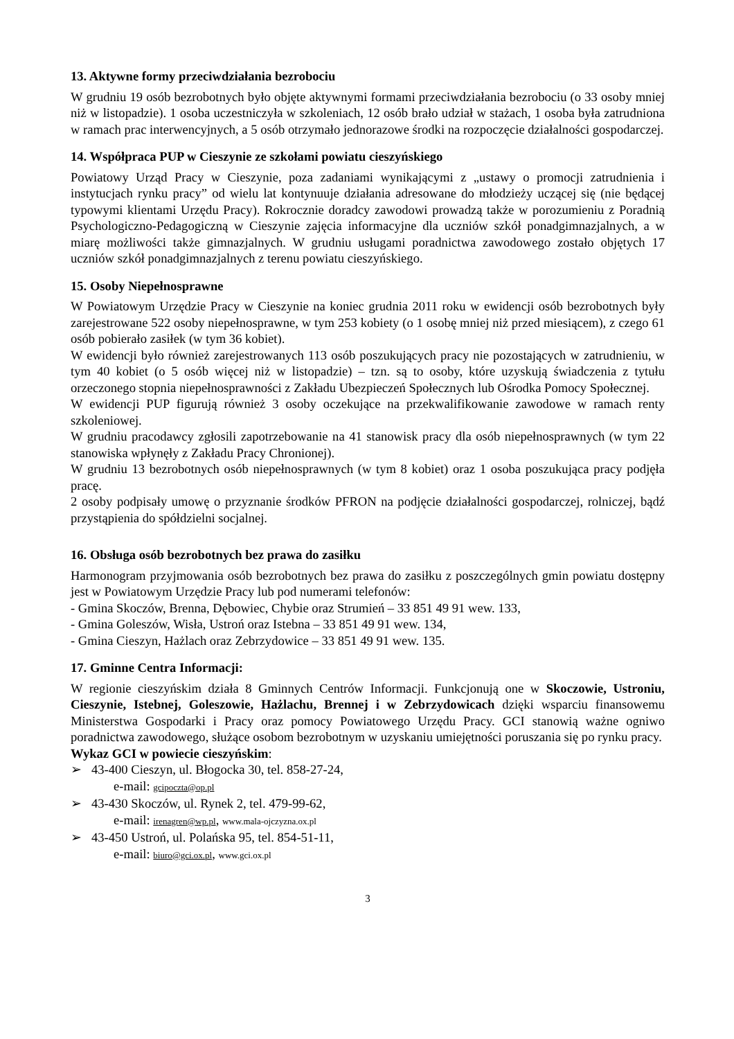13. Aktywne formy przeciwdziałania bezrobociu
W grudniu 19 osób bezrobotnych było objęte aktywnymi formami przeciwdziałania bezrobociu (o 33 osoby mniej niż w listopadzie). 1 osoba uczestniczyła w szkoleniach, 12 osób brało udział w stażach, 1 osoba była zatrudniona w ramach prac interwencyjnych, a 5 osób otrzymało jednorazowe środki na rozpoczęcie działalności gospodarczej.
14. Współpraca PUP w Cieszynie ze szkołami powiatu cieszyńskiego
Powiatowy Urząd Pracy w Cieszynie, poza zadaniami wynikającymi z „ustawy o promocji zatrudnienia i instytucjach rynku pracy” od wielu lat kontynuuje działania adresowane do młodzieży uczącej się (nie będącej typowymi klientami Urzędu Pracy). Rokrocznie doradcy zawodowi prowadzą także w porozumieniu z Poradnią Psychologiczno-Pedagogiczną w Cieszynie zajęcia informacyjne dla uczniów szkół ponadgimnazjalnych, a w miarę możliwości także gimnazjalnych. W grudniu usługami poradnictwa zawodowego zostało objętych 17 uczniów szkół ponadgimnazjalnych z terenu powiatu cieszyńskiego.
15. Osoby Niepełnosprawne
W Powiatowym Urzędzie Pracy w Cieszynie na koniec grudnia 2011 roku w ewidencji osób bezrobotnych były zarejestrowane 522 osoby niepełnosprawne, w tym 253 kobiety (o 1 osobę mniej niż przed miesiącem), z czego 61 osób pobierało zasiłek (w tym 36 kobiet).
W ewidencji było również zarejestrowanych 113 osób poszukujących pracy nie pozostających w zatrudnieniu, w tym 40 kobiet (o 5 osób więcej niż w listopadzie) – tzn. są to osoby, które uzyskują świadczenia z tytułu orzeczonego stopnia niepełnosprawności z Zakładu Ubezpieczeń Społecznych lub Ośrodka Pomocy Społecznej.
W ewidencji PUP figurują również 3 osoby oczekujące na przekwalifikowanie zawodowe w ramach renty szkoleniowej.
W grudniu pracodawcy zgłosili zapotrzebowanie na 41 stanowisk pracy dla osób niepełnosprawnych (w tym 22 stanowiska wpłynęły z Zakładu Pracy Chronionej).
W grudniu 13 bezrobotnych osób niepełnosprawnych (w tym 8 kobiet) oraz 1 osoba poszukująca pracy podjęła pracę.
2 osoby podpisały umowę o przyznanie środków PFRON na podjęcie działalności gospodarczej, rolniczej, bądź przystąpienia do spółdzielni socjalnej.
16. Obsługa osób bezrobotnych bez prawa do zasiłku
Harmonogram przyjmowania osób bezrobotnych bez prawa do zasiłku z poszczególnych gmin powiatu dostępny jest w Powiatowym Urzędzie Pracy lub pod numerami telefonów:
- Gmina Skoczów, Brenna, Dębowiec, Chybie oraz Strumień – 33 851 49 91 wew. 133,
- Gmina Goleszów, Wisła, Ustroń oraz Istebna – 33 851 49 91 wew. 134,
- Gmina Cieszyn, Hażlach oraz Zebrzydowice – 33 851 49 91 wew. 135.
17. Gminne Centra Informacji:
W regionie cieszyńskim działa 8 Gminnych Centrów Informacji. Funkcjonują one w Skoczowie, Ustroniu, Cieszynie, Istebnej, Goleszowie, Hażlachu, Brennej i w Zebrzydowicach dzięki wsparciu finansowemu Ministerstwa Gospodarki i Pracy oraz pomocy Powiatowego Urzędu Pracy. GCI stanowią ważne ogniwo poradnictwa zawodowego, służące osobom bezrobotnym w uzyskaniu umiejętności poruszania się po rynku pracy.
Wykaz GCI w powiecie cieszyńskim:
➢ 43-400 Cieszyn, ul. Błogocka 30, tel. 858-27-24,
e-mail: gcipoczta@op.pl
➢ 43-430 Skoczów, ul. Rynek 2, tel. 479-99-62,
e-mail: irenagren@wp.pl, www.mala-ojczyzna.ox.pl
➢ 43-450 Ustroń, ul. Polańska 95, tel. 854-51-11,
e-mail: biuro@gci.ox.pl, www.gci.ox.pl
3